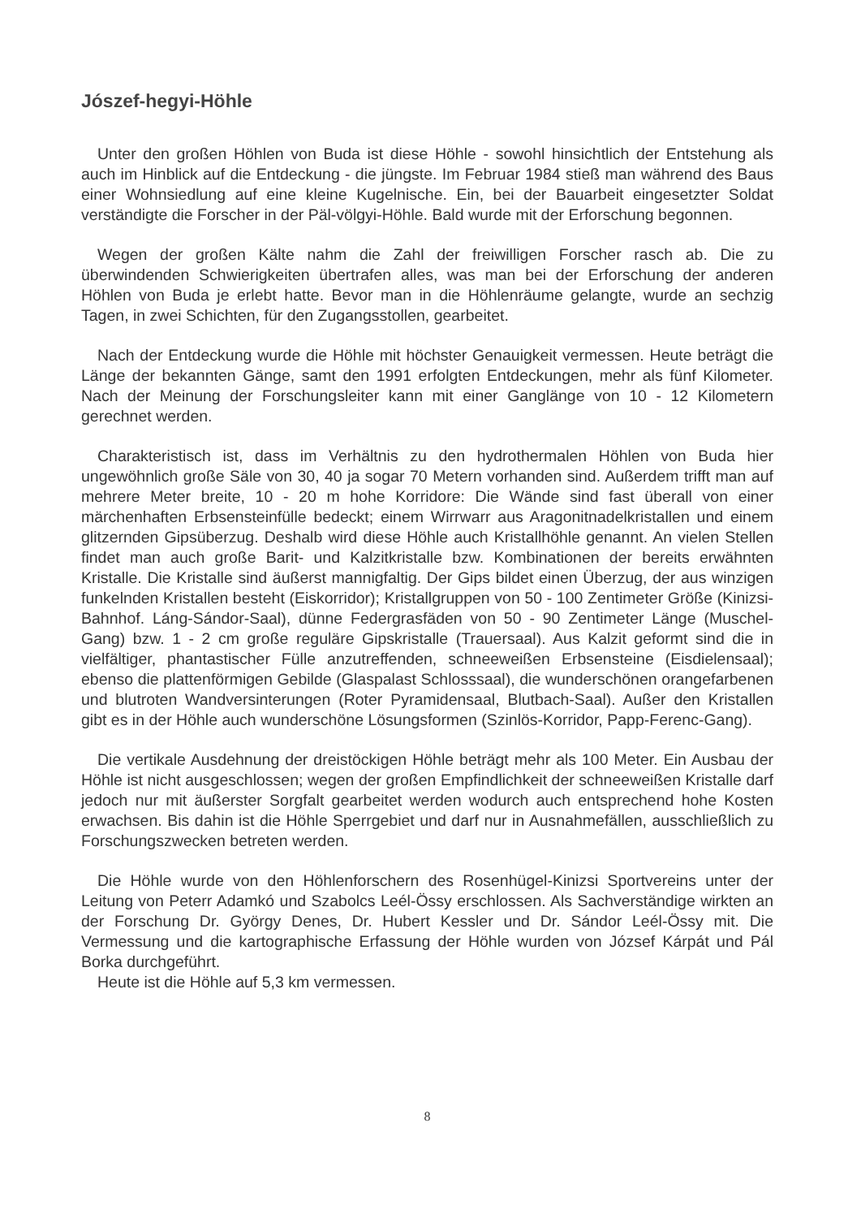Jószef-hegyi-Höhle
Unter den großen Höhlen von Buda ist diese Höhle - sowohl hinsichtlich der Entstehung als auch im Hinblick auf die Entdeckung - die jüngste. Im Februar 1984 stieß man während des Baus einer Wohnsiedlung auf eine kleine Kugelnische. Ein, bei der Bauarbeit eingesetzter Soldat verständigte die Forscher in der Päl-völgyi-Höhle. Bald wurde mit der Erforschung begonnen.
Wegen der großen Kälte nahm die Zahl der freiwilligen Forscher rasch ab. Die zu überwindenden Schwierigkeiten übertrafen alles, was man bei der Erforschung der anderen Höhlen von Buda je erlebt hatte. Bevor man in die Höhlenräume gelangte, wurde an sechzig Tagen, in zwei Schichten, für den Zugangsstollen, gearbeitet.
Nach der Entdeckung wurde die Höhle mit höchster Genauigkeit vermessen. Heute beträgt die Länge der bekannten Gänge, samt den 1991 erfolgten Entdeckungen, mehr als fünf Kilometer. Nach der Meinung der Forschungsleiter kann mit einer Ganglänge von 10 - 12 Kilometern gerechnet werden.
Charakteristisch ist, dass im Verhältnis zu den hydrothermalen Höhlen von Buda hier ungewöhnlich große Säle von 30, 40 ja sogar 70 Metern vorhanden sind. Außerdem trifft man auf mehrere Meter breite, 10 - 20 m hohe Korridore: Die Wände sind fast überall von einer märchenhaften Erbsensteinfülle bedeckt; einem Wirrwarr aus Aragonitnadelkristallen und einem glitzernden Gipsüberzug. Deshalb wird diese Höhle auch Kristallhöhle genannt. An vielen Stellen findet man auch große Barit- und Kalzitkristalle bzw. Kombinationen der bereits erwähnten Kristalle. Die Kristalle sind äußerst mannigfaltig. Der Gips bildet einen Überzug, der aus winzigen funkelnden Kristallen besteht (Eiskorridor); Kristallgruppen von 50 - 100 Zentimeter Größe (Kinizsi-Bahnhof. Láng-Sándor-Saal), dünne Federgrasfäden von 50 - 90 Zentimeter Länge (Muschel-Gang) bzw. 1 - 2 cm große reguläre Gipskristalle (Trauersaal). Aus Kalzit geformt sind die in vielfältiger, phantastischer Fülle anzutreffenden, schneeweißen Erbsensteine (Eisdielensaal); ebenso die plattenförmigen Gebilde (Glaspalast Schlosssaal), die wunderschönen orangefarbenen und blutroten Wandversinterungen (Roter Pyramidensaal, Blutbach-Saal). Außer den Kristallen gibt es in der Höhle auch wunderschöne Lösungsformen (Szinlös-Korridor, Papp-Ferenc-Gang).
Die vertikale Ausdehnung der dreistöckigen Höhle beträgt mehr als 100 Meter. Ein Ausbau der Höhle ist nicht ausgeschlossen; wegen der großen Empfindlichkeit der schneeweißen Kristalle darf jedoch nur mit äußerster Sorgfalt gearbeitet werden wodurch auch entsprechend hohe Kosten erwachsen. Bis dahin ist die Höhle Sperrgebiet und darf nur in Ausnahmefällen, ausschließlich zu Forschungszwecken betreten werden.
Die Höhle wurde von den Höhlenforschern des Rosenhügel-Kinizsi Sportvereins unter der Leitung von Peterr Adamkó und Szabolcs Leél-Össy erschlossen. Als Sachverständige wirkten an der Forschung Dr. György Denes, Dr. Hubert Kessler und Dr. Sándor Leél-Össy mit. Die Vermessung und die kartographische Erfassung der Höhle wurden von József Kárpát und Pál Borka durchgeführt.
Heute ist die Höhle auf 5,3 km vermessen.
8